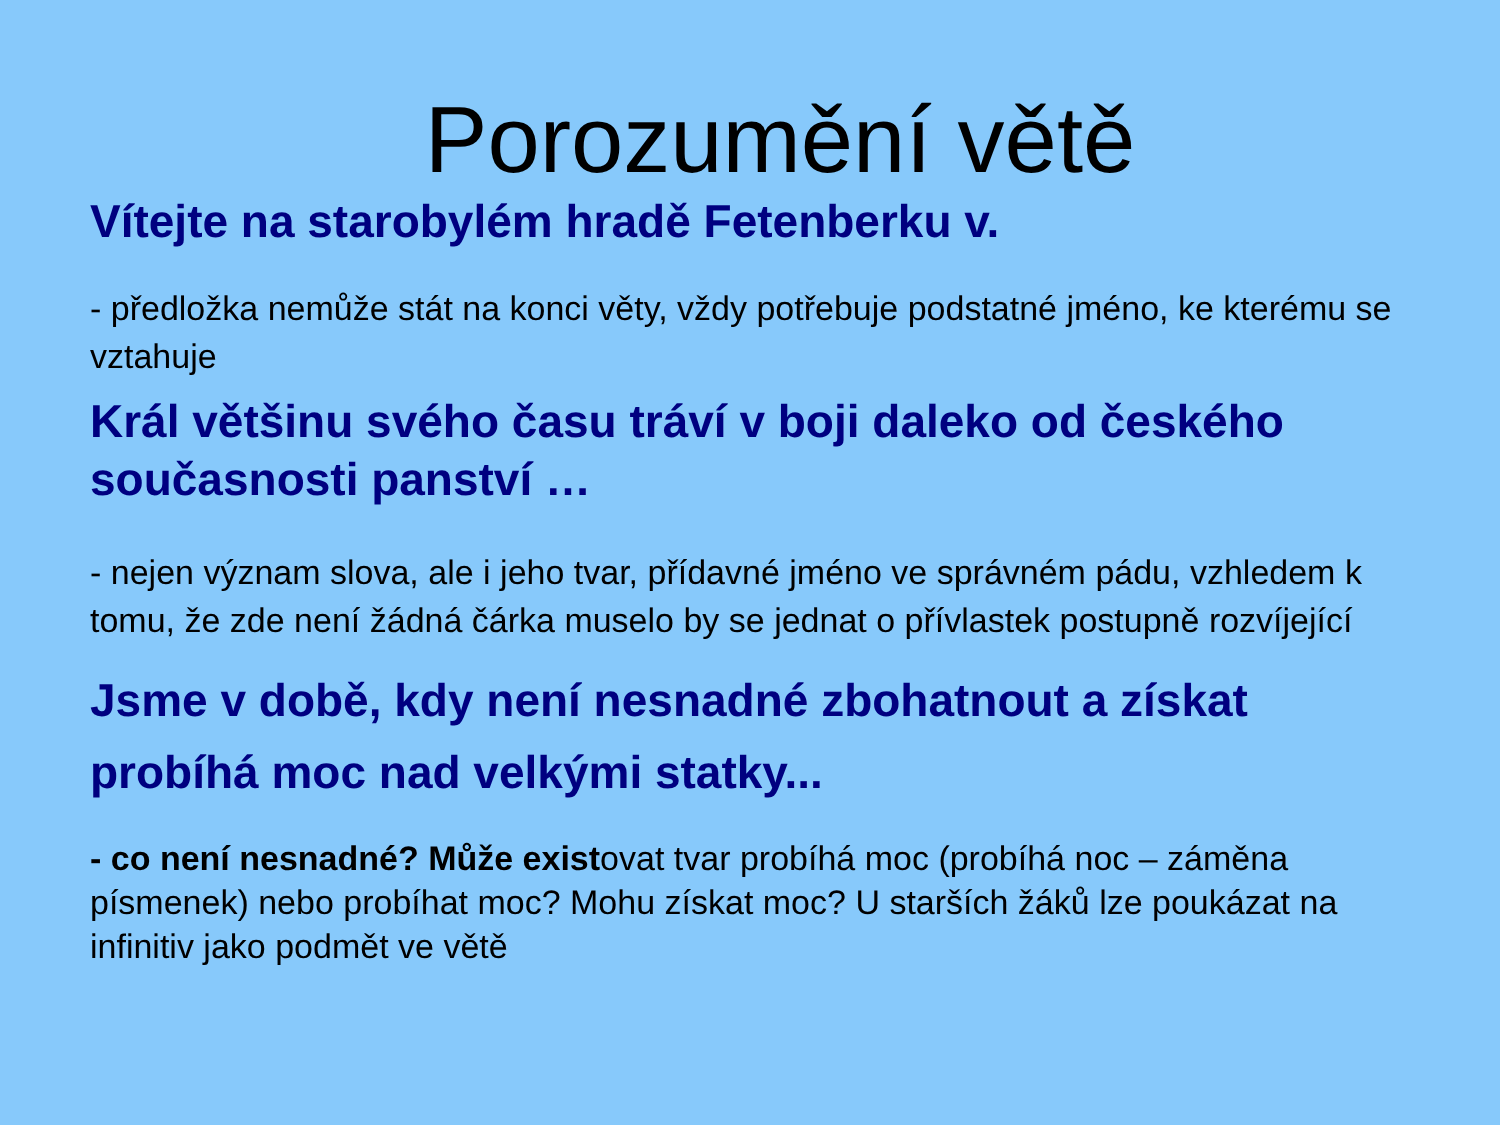Porozumění větě
Vítejte na starobylém hradě Fetenberku v.
- předložka nemůže stát na konci věty, vždy potřebuje podstatné jméno, ke kterému se vztahuje
Král většinu svého času tráví v boji daleko od českého současnosti panství …
- nejen význam slova, ale i jeho tvar, přídavné jméno ve správném pádu, vzhledem k tomu, že zde není žádná čárka muselo by se jednat o přívlastek postupně rozvíjející
Jsme v době, kdy není nesnadné zbohatnout a získat probíhá moc nad velkými statky...
- co není nesnadné? Může existovat tvar probíhá moc (probíhá noc – záměna písmenek) nebo probíhat moc? Mohu získat moc? U starších žáků lze poukázat na infinitiv jako podmět ve větě